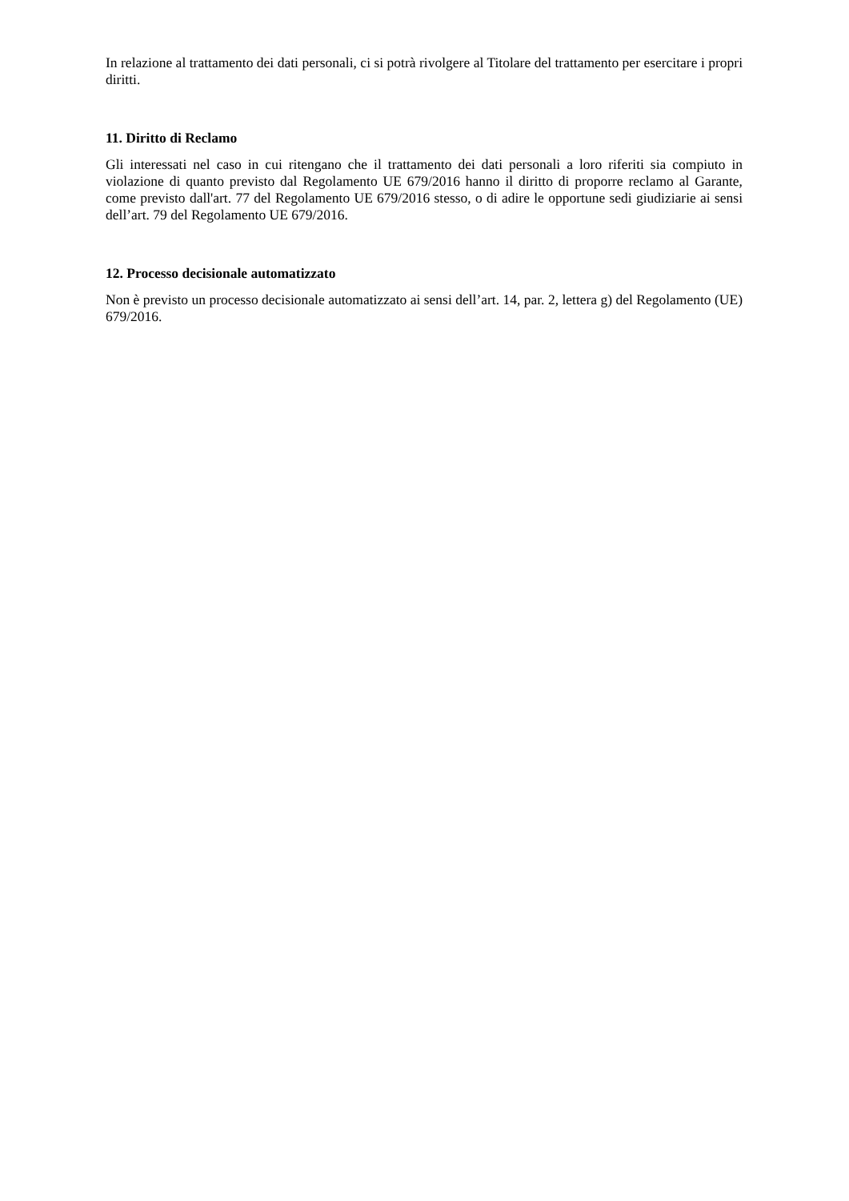In relazione al trattamento dei dati personali, ci si potrà rivolgere al Titolare del trattamento per esercitare i propri diritti.
11. Diritto di Reclamo
Gli interessati nel caso in cui ritengano che il trattamento dei dati personali a loro riferiti sia compiuto in violazione di quanto previsto dal Regolamento UE 679/2016 hanno il diritto di proporre reclamo al Garante, come previsto dall'art. 77 del Regolamento UE 679/2016 stesso, o di adire le opportune sedi giudiziarie ai sensi dell’art. 79 del Regolamento UE 679/2016.
12. Processo decisionale automatizzato
Non è previsto un processo decisionale automatizzato ai sensi dell’art. 14, par. 2, lettera g) del Regolamento (UE) 679/2016.